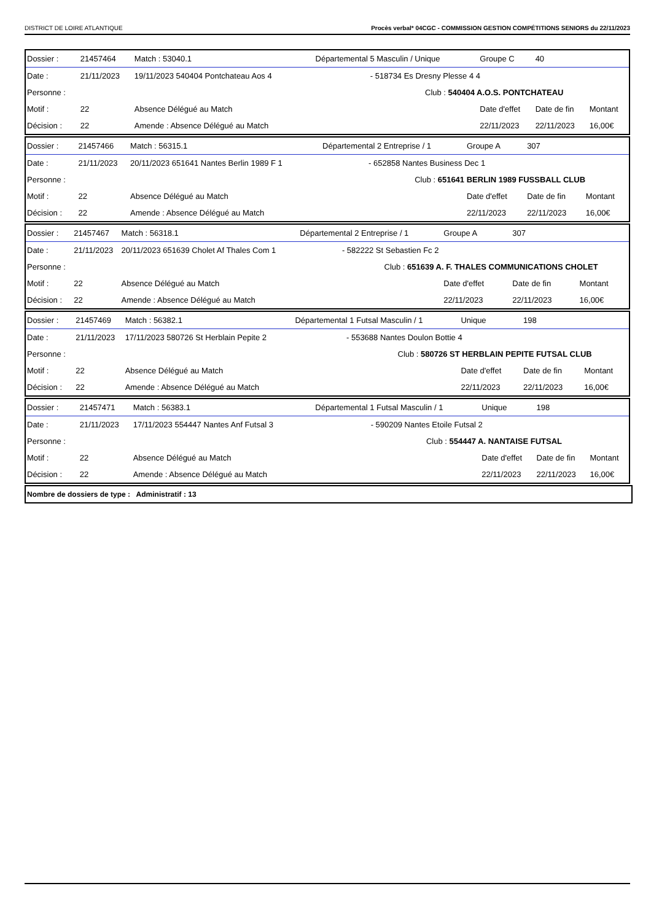DISTRICT DE LOIRE ATLANTIQUE Procès verbal* 04CGC - COMMISSION GESTION COMPÉTITIONS SENIORS du 22/11/2023
| Dossier : | 21457464 | Match : 53040.1 | Départemental 5 Masculin / Unique | | | Groupe C | 40 | |
| Date : | 21/11/2023 | 19/11/2023 540404 Pontchateau Aos 4 | | - 518734 Es Dresny Plesse 4 4 | | | | |
| Personne : | | | | | Club : 540404 A.O.S. PONTCHATEAU | | | |
| Motif : | 22 | Absence Délégué au Match | | | | Date d'effet | Date de fin | Montant |
| Décision : | 22 | Amende : Absence Délégué au Match | | | | 22/11/2023 | 22/11/2023 | 16,00€ |
| Dossier : | 21457466 | Match : 56315.1 | Départemental 2 Entreprise / 1 | | | Groupe A | 307 | |
| Date : | 21/11/2023 | 20/11/2023 651641 Nantes Berlin 1989 F 1 | | - 652858 Nantes Business Dec 1 | | | | |
| Personne : | | | | | Club : 651641 BERLIN 1989 FUSSBALL CLUB | | | |
| Motif : | 22 | Absence Délégué au Match | | | | Date d'effet | Date de fin | Montant |
| Décision : | 22 | Amende : Absence Délégué au Match | | | | 22/11/2023 | 22/11/2023 | 16,00€ |
| Dossier : | 21457467 | Match : 56318.1 | Départemental 2 Entreprise / 1 | | | Groupe A | 307 | |
| Date : | 21/11/2023 | 20/11/2023 651639 Cholet Af Thales Com 1 | | - 582222 St Sebastien Fc 2 | | | | |
| Personne : | | | | | Club : 651639 A. F. THALES COMMUNICATIONS CHOLET | | | |
| Motif : | 22 | Absence Délégué au Match | | | | Date d'effet | Date de fin | Montant |
| Décision : | 22 | Amende : Absence Délégué au Match | | | | 22/11/2023 | 22/11/2023 | 16,00€ |
| Dossier : | 21457469 | Match : 56382.1 | Départemental 1 Futsal Masculin / 1 | | | Unique | 198 | |
| Date : | 21/11/2023 | 17/11/2023 580726 St Herblain Pepite 2 | | - 553688 Nantes Doulon Bottie 4 | | | | |
| Personne : | | | | | Club : 580726 ST HERBLAIN PEPITE FUTSAL CLUB | | | |
| Motif : | 22 | Absence Délégué au Match | | | | Date d'effet | Date de fin | Montant |
| Décision : | 22 | Amende : Absence Délégué au Match | | | | 22/11/2023 | 22/11/2023 | 16,00€ |
| Dossier : | 21457471 | Match : 56383.1 | Départemental 1 Futsal Masculin / 1 | | | Unique | 198 | |
| Date : | 21/11/2023 | 17/11/2023 554447 Nantes Anf Futsal 3 | | - 590209 Nantes Etoile Futsal 2 | | | | |
| Personne : | | | | | Club : 554447 A. NANTAISE FUTSAL | | | |
| Motif : | 22 | Absence Délégué au Match | | | | Date d'effet | Date de fin | Montant |
| Décision : | 22 | Amende : Absence Délégué au Match | | | | 22/11/2023 | 22/11/2023 | 16,00€ |
Nombre de dossiers de type : Administratif : 13